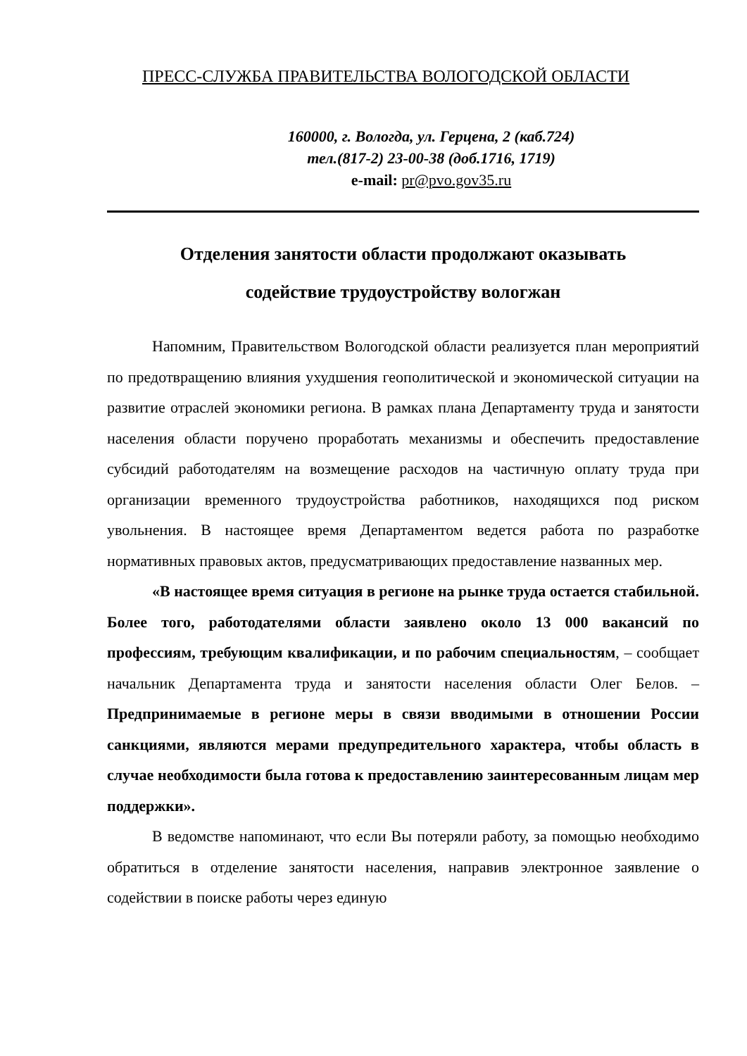ПРЕСС-СЛУЖБА ПРАВИТЕЛЬСТВА ВОЛОГОДСКОЙ ОБЛАСТИ
160000, г. Вологда, ул. Герцена, 2 (каб.724)
тел.(817-2) 23-00-38 (доб.1716, 1719)
e-mail: pr@pvo.gov35.ru
Отделения занятости области продолжают оказывать
содействие трудоустройству вологжан
Напомним, Правительством Вологодской области реализуется план мероприятий по предотвращению влияния ухудшения геополитической и экономической ситуации на развитие отраслей экономики региона. В рамках плана Департаменту труда и занятости населения области поручено проработать механизмы и обеспечить предоставление субсидий работодателям на возмещение расходов на частичную оплату труда при организации временного трудоустройства работников, находящихся под риском увольнения. В настоящее время Департаментом ведется работа по разработке нормативных правовых актов, предусматривающих предоставление названных мер.
«В настоящее время ситуация в регионе на рынке труда остается стабильной. Более того, работодателями области заявлено около 13 000 вакансий по профессиям, требующим квалификации, и по рабочим специальностям, – сообщает начальник Департамента труда и занятости населения области Олег Белов. – Предпринимаемые в регионе меры в связи вводимыми в отношении России санкциями, являются мерами предупредительного характера, чтобы область в случае необходимости была готова к предоставлению заинтересованным лицам мер поддержки».
В ведомстве напоминают, что если Вы потеряли работу, за помощью необходимо обратиться в отделение занятости населения, направив электронное заявление о содействии в поиске работы через единую